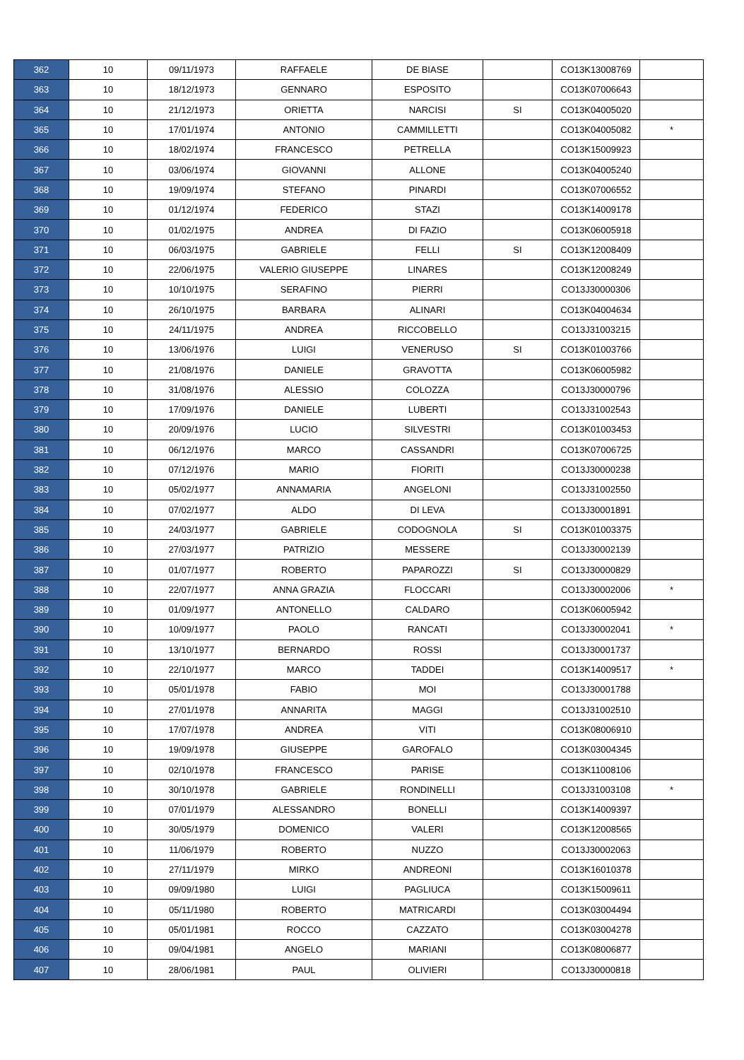| 362 | 10 | 09/11/1973 | RAFFAELE | DE BIASE | | CO13K13008769 | |
| 363 | 10 | 18/12/1973 | GENNARO | ESPOSITO | | CO13K07006643 | |
| 364 | 10 | 21/12/1973 | ORIETTA | NARCISI | SI | CO13K04005020 | |
| 365 | 10 | 17/01/1974 | ANTONIO | CAMMILLETTI | | CO13K04005082 | * |
| 366 | 10 | 18/02/1974 | FRANCESCO | PETRELLA | | CO13K15009923 | |
| 367 | 10 | 03/06/1974 | GIOVANNI | ALLONE | | CO13K04005240 | |
| 368 | 10 | 19/09/1974 | STEFANO | PINARDI | | CO13K07006552 | |
| 369 | 10 | 01/12/1974 | FEDERICO | STAZI | | CO13K14009178 | |
| 370 | 10 | 01/02/1975 | ANDREA | DI FAZIO | | CO13K06005918 | |
| 371 | 10 | 06/03/1975 | GABRIELE | FELLI | SI | CO13K12008409 | |
| 372 | 10 | 22/06/1975 | VALERIO GIUSEPPE | LINARES | | CO13K12008249 | |
| 373 | 10 | 10/10/1975 | SERAFINO | PIERRI | | CO13J30000306 | |
| 374 | 10 | 26/10/1975 | BARBARA | ALINARI | | CO13K04004634 | |
| 375 | 10 | 24/11/1975 | ANDREA | RICCOBELLO | | CO13J31003215 | |
| 376 | 10 | 13/06/1976 | LUIGI | VENERUSO | SI | CO13K01003766 | |
| 377 | 10 | 21/08/1976 | DANIELE | GRAVOTTA | | CO13K06005982 | |
| 378 | 10 | 31/08/1976 | ALESSIO | COLOZZA | | CO13J30000796 | |
| 379 | 10 | 17/09/1976 | DANIELE | LUBERTI | | CO13J31002543 | |
| 380 | 10 | 20/09/1976 | LUCIO | SILVESTRI | | CO13K01003453 | |
| 381 | 10 | 06/12/1976 | MARCO | CASSANDRI | | CO13K07006725 | |
| 382 | 10 | 07/12/1976 | MARIO | FIORITI | | CO13J30000238 | |
| 383 | 10 | 05/02/1977 | ANNAMARIA | ANGELONI | | CO13J31002550 | |
| 384 | 10 | 07/02/1977 | ALDO | DI LEVA | | CO13J30001891 | |
| 385 | 10 | 24/03/1977 | GABRIELE | CODOGNOLA | SI | CO13K01003375 | |
| 386 | 10 | 27/03/1977 | PATRIZIO | MESSERE | | CO13J30002139 | |
| 387 | 10 | 01/07/1977 | ROBERTO | PAPAROZZI | SI | CO13J30000829 | |
| 388 | 10 | 22/07/1977 | ANNA GRAZIA | FLOCCARI | | CO13J30002006 | * |
| 389 | 10 | 01/09/1977 | ANTONELLO | CALDARO | | CO13K06005942 | |
| 390 | 10 | 10/09/1977 | PAOLO | RANCATI | | CO13J30002041 | * |
| 391 | 10 | 13/10/1977 | BERNARDO | ROSSI | | CO13J30001737 | |
| 392 | 10 | 22/10/1977 | MARCO | TADDEI | | CO13K14009517 | * |
| 393 | 10 | 05/01/1978 | FABIO | MOI | | CO13J30001788 | |
| 394 | 10 | 27/01/1978 | ANNARITA | MAGGI | | CO13J31002510 | |
| 395 | 10 | 17/07/1978 | ANDREA | VITI | | CO13K08006910 | |
| 396 | 10 | 19/09/1978 | GIUSEPPE | GAROFALO | | CO13K03004345 | |
| 397 | 10 | 02/10/1978 | FRANCESCO | PARISE | | CO13K11008106 | |
| 398 | 10 | 30/10/1978 | GABRIELE | RONDINELLI | | CO13J31003108 | * |
| 399 | 10 | 07/01/1979 | ALESSANDRO | BONELLI | | CO13K14009397 | |
| 400 | 10 | 30/05/1979 | DOMENICO | VALERI | | CO13K12008565 | |
| 401 | 10 | 11/06/1979 | ROBERTO | NUZZO | | CO13J30002063 | |
| 402 | 10 | 27/11/1979 | MIRKO | ANDREONI | | CO13K16010378 | |
| 403 | 10 | 09/09/1980 | LUIGI | PAGLIUCA | | CO13K15009611 | |
| 404 | 10 | 05/11/1980 | ROBERTO | MATRICARDI | | CO13K03004494 | |
| 405 | 10 | 05/01/1981 | ROCCO | CAZZATO | | CO13K03004278 | |
| 406 | 10 | 09/04/1981 | ANGELO | MARIANI | | CO13K08006877 | |
| 407 | 10 | 28/06/1981 | PAUL | OLIVIERI | | CO13J30000818 | |